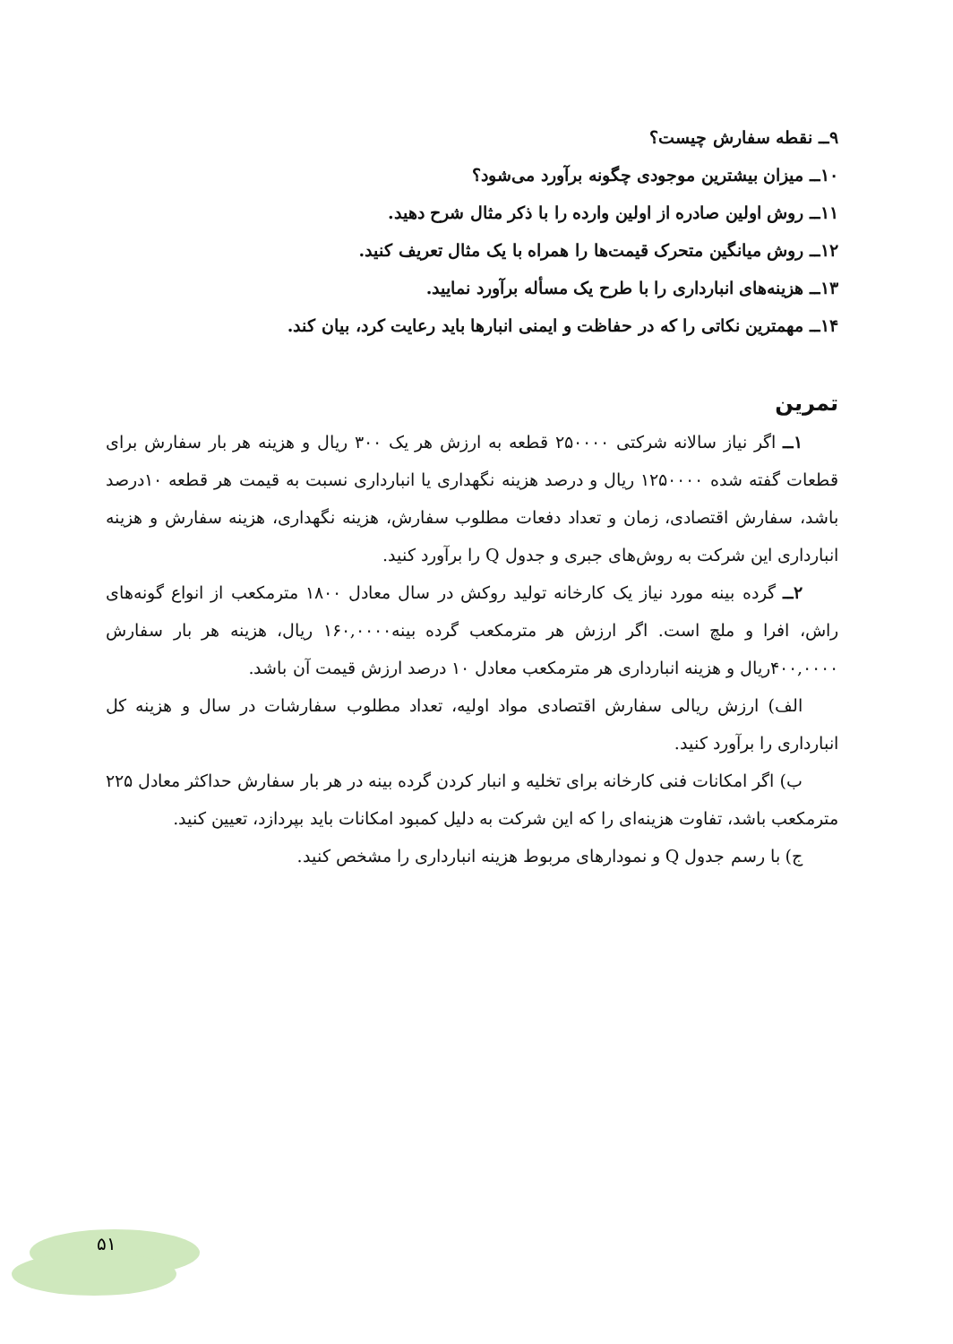۹ــ نقطه سفارش چیست؟
۱۰ــ میزان بیشترین موجودی چگونه برآورد می‌شود؟
۱۱ــ روش اولین صادره از اولین وارده را با ذکر مثال شرح دهید.
۱۲ــ روش میانگین متحرک قیمت‌ها را همراه با یک مثال تعریف کنید.
۱۳ــ هزینه‌های انبارداری را با طرح یک مسأله برآورد نمایید.
۱۴ــ مهمترین نکاتی را که در حفاظت و ایمنی انبارها باید رعایت کرد، بیان کند.
تمرین
۱ــ اگر نیاز سالانه شرکتی ۲۵۰۰۰۰ قطعه به ارزش هر یک ۳۰۰ ریال و هزینه هر بار سفارش برای قطعات گفته شده ۱۲۵۰۰۰۰ ریال و درصد هزینه نگهداری یا انبارداری نسبت به قیمت هر قطعه ۱۰درصد باشد، سفارش اقتصادی، زمان و تعداد دفعات مطلوب سفارش، هزینه نگهداری، هزینه سفارش و هزینه انبارداری این شرکت به روش‌های جبری و جدول Q را برآورد کنید.
۲ــ گرده بینه مورد نیاز یک کارخانه تولید روکش در سال معادل ۱۸۰۰ مترمکعب از انواع گونه‌های راش، افرا و ملچ است. اگر ارزش هر مترمکعب گرده بینه۱۶۰,۰۰۰۰ ریال، هزینه هر بار سفارش ۴۰۰,۰۰۰۰ریال و هزینه انبارداری هر مترمکعب معادل ۱۰ درصد ارزش قیمت آن باشد.
الف) ارزش ریالی سفارش اقتصادی مواد اولیه، تعداد مطلوب سفارشات در سال و هزینه کل انبارداری را برآورد کنید.
ب) اگر امکانات فنی کارخانه برای تخلیه و انبار کردن گرده بینه در هر بار سفارش حداکثر معادل ۲۲۵ مترمکعب باشد، تفاوت هزینه‌ای را که این شرکت به دلیل کمبود امکانات باید بپردازد، تعیین کنید.
ج) با رسم جدول Q و نمودارهای مربوط هزینه انبارداری را مشخص کنید.
۵۱